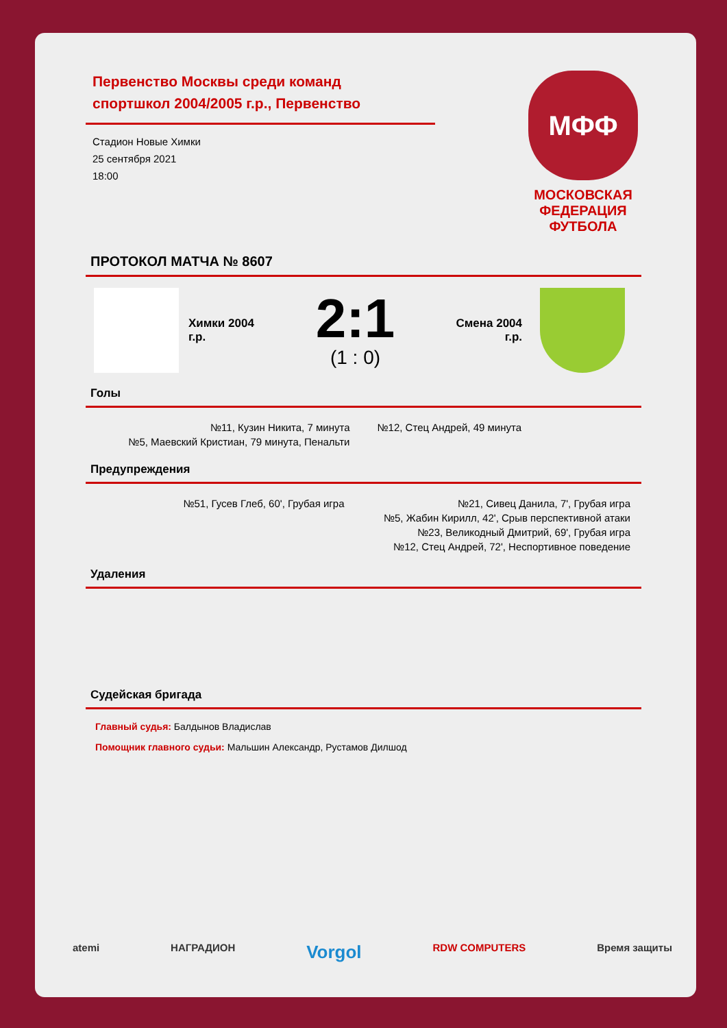Первенство Москвы среди команд спортшкол 2004/2005 г.р., Первенство
Стадион Новые Химки
25 сентября 2021
18:00
МФФ
МОСКОВСКАЯ
ФЕДЕРАЦИЯ
ФУТБОЛА
ПРОТОКОЛ МАТЧА № 8607
Химки 2004
г.р.
2:1
(1 : 0)
Смена 2004
г.р.
Голы
№11, Кузин Никита, 7 минута
№5, Маевский Кристиан, 79 минута, Пенальти
№12, Стец Андрей, 49 минута
Предупреждения
№51, Гусев Глеб, 60', Грубая игра
№21, Сивец Данила, 7', Грубая игра
№5, Жабин Кирилл, 42', Срыв перспективной атаки
№23, Великодный Дмитрий, 69', Грубая игра
№12, Стец Андрей, 72', Неспортивное поведение
Удаления
Судейская бригада
Главный судья: Балдынов Владислав
Помощник главного судьи: Мальшин Александр, Рустамов Дилшод
atemi НАГРАДИОН Vorgol RDW COMPUTERS Время защиты